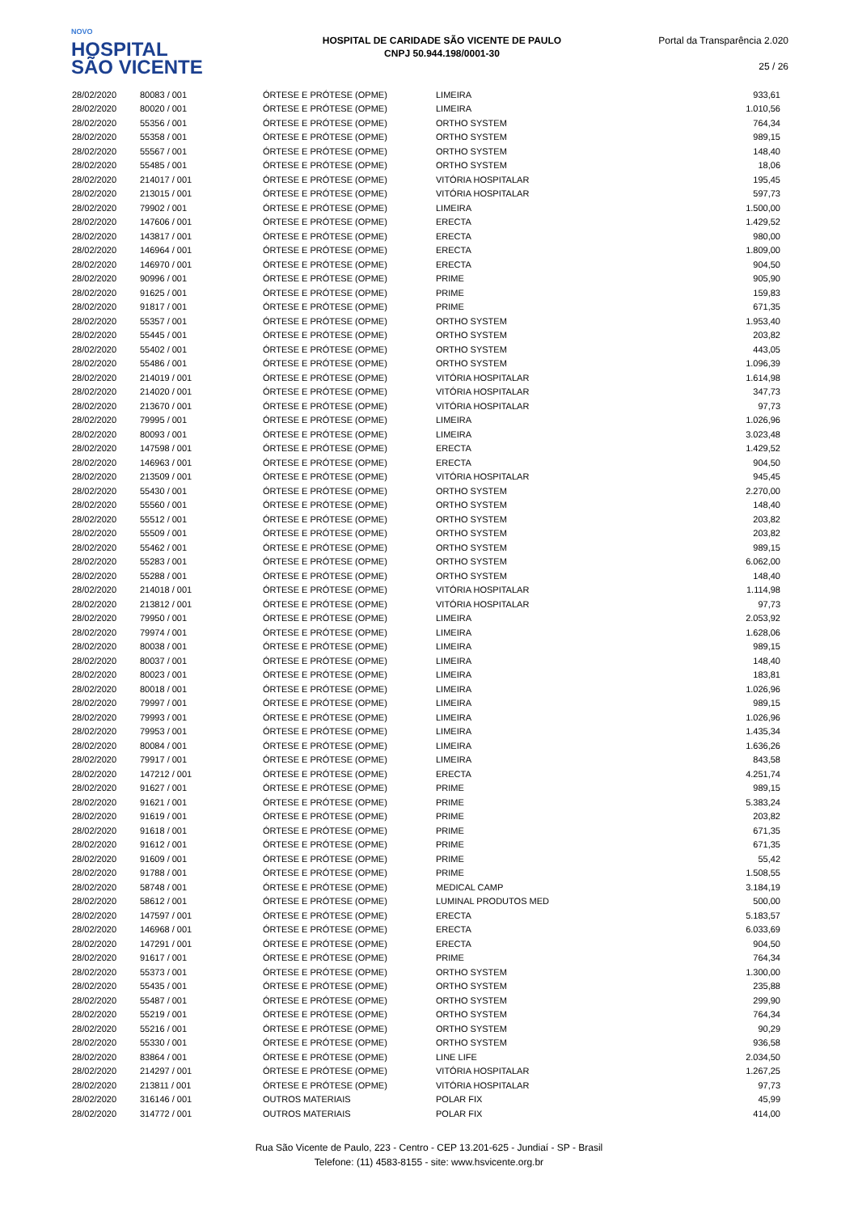NOVO
HOSPITAL
SÃO VICENTE
HOSPITAL DE CARIDADE SÃO VICENTE DE PAULO
CNPJ 50.944.198/0001-30
Portal da Transparência 2.020
25 / 26
| 28/02/2020 | 80083 / 001 | ÓRTESE E PRÓTESE (OPME) | LIMEIRA | 933,61 |
| 28/02/2020 | 80020 / 001 | ÓRTESE E PRÓTESE (OPME) | LIMEIRA | 1.010,56 |
| 28/02/2020 | 55356 / 001 | ÓRTESE E PRÓTESE (OPME) | ORTHO SYSTEM | 764,34 |
| 28/02/2020 | 55358 / 001 | ÓRTESE E PRÓTESE (OPME) | ORTHO SYSTEM | 989,15 |
| 28/02/2020 | 55567 / 001 | ÓRTESE E PRÓTESE (OPME) | ORTHO SYSTEM | 148,40 |
| 28/02/2020 | 55485 / 001 | ÓRTESE E PRÓTESE (OPME) | ORTHO SYSTEM | 18,06 |
| 28/02/2020 | 214017 / 001 | ÓRTESE E PRÓTESE (OPME) | VITÓRIA HOSPITALAR | 195,45 |
| 28/02/2020 | 213015 / 001 | ÓRTESE E PRÓTESE (OPME) | VITÓRIA HOSPITALAR | 597,73 |
| 28/02/2020 | 79902 / 001 | ÓRTESE E PRÓTESE (OPME) | LIMEIRA | 1.500,00 |
| 28/02/2020 | 147606 / 001 | ÓRTESE E PRÓTESE (OPME) | ERECTA | 1.429,52 |
| 28/02/2020 | 143817 / 001 | ÓRTESE E PRÓTESE (OPME) | ERECTA | 980,00 |
| 28/02/2020 | 146964 / 001 | ÓRTESE E PRÓTESE (OPME) | ERECTA | 1.809,00 |
| 28/02/2020 | 146970 / 001 | ÓRTESE E PRÓTESE (OPME) | ERECTA | 904,50 |
| 28/02/2020 | 90996 / 001 | ÓRTESE E PRÓTESE (OPME) | PRIME | 905,90 |
| 28/02/2020 | 91625 / 001 | ÓRTESE E PRÓTESE (OPME) | PRIME | 159,83 |
| 28/02/2020 | 91817 / 001 | ÓRTESE E PRÓTESE (OPME) | PRIME | 671,35 |
| 28/02/2020 | 55357 / 001 | ÓRTESE E PRÓTESE (OPME) | ORTHO SYSTEM | 1.953,40 |
| 28/02/2020 | 55445 / 001 | ÓRTESE E PRÓTESE (OPME) | ORTHO SYSTEM | 203,82 |
| 28/02/2020 | 55402 / 001 | ÓRTESE E PRÓTESE (OPME) | ORTHO SYSTEM | 443,05 |
| 28/02/2020 | 55486 / 001 | ÓRTESE E PRÓTESE (OPME) | ORTHO SYSTEM | 1.096,39 |
| 28/02/2020 | 214019 / 001 | ÓRTESE E PRÓTESE (OPME) | VITÓRIA HOSPITALAR | 1.614,98 |
| 28/02/2020 | 214020 / 001 | ÓRTESE E PRÓTESE (OPME) | VITÓRIA HOSPITALAR | 347,73 |
| 28/02/2020 | 213670 / 001 | ÓRTESE E PRÓTESE (OPME) | VITÓRIA HOSPITALAR | 97,73 |
| 28/02/2020 | 79995 / 001 | ÓRTESE E PRÓTESE (OPME) | LIMEIRA | 1.026,96 |
| 28/02/2020 | 80093 / 001 | ÓRTESE E PRÓTESE (OPME) | LIMEIRA | 3.023,48 |
| 28/02/2020 | 147598 / 001 | ÓRTESE E PRÓTESE (OPME) | ERECTA | 1.429,52 |
| 28/02/2020 | 146963 / 001 | ÓRTESE E PRÓTESE (OPME) | ERECTA | 904,50 |
| 28/02/2020 | 213509 / 001 | ÓRTESE E PRÓTESE (OPME) | VITÓRIA HOSPITALAR | 945,45 |
| 28/02/2020 | 55430 / 001 | ÓRTESE E PRÓTESE (OPME) | ORTHO SYSTEM | 2.270,00 |
| 28/02/2020 | 55560 / 001 | ÓRTESE E PRÓTESE (OPME) | ORTHO SYSTEM | 148,40 |
| 28/02/2020 | 55512 / 001 | ÓRTESE E PRÓTESE (OPME) | ORTHO SYSTEM | 203,82 |
| 28/02/2020 | 55509 / 001 | ÓRTESE E PRÓTESE (OPME) | ORTHO SYSTEM | 203,82 |
| 28/02/2020 | 55462 / 001 | ÓRTESE E PRÓTESE (OPME) | ORTHO SYSTEM | 989,15 |
| 28/02/2020 | 55283 / 001 | ÓRTESE E PRÓTESE (OPME) | ORTHO SYSTEM | 6.062,00 |
| 28/02/2020 | 55288 / 001 | ÓRTESE E PRÓTESE (OPME) | ORTHO SYSTEM | 148,40 |
| 28/02/2020 | 214018 / 001 | ÓRTESE E PRÓTESE (OPME) | VITÓRIA HOSPITALAR | 1.114,98 |
| 28/02/2020 | 213812 / 001 | ÓRTESE E PRÓTESE (OPME) | VITÓRIA HOSPITALAR | 97,73 |
| 28/02/2020 | 79950 / 001 | ÓRTESE E PRÓTESE (OPME) | LIMEIRA | 2.053,92 |
| 28/02/2020 | 79974 / 001 | ÓRTESE E PRÓTESE (OPME) | LIMEIRA | 1.628,06 |
| 28/02/2020 | 80038 / 001 | ÓRTESE E PRÓTESE (OPME) | LIMEIRA | 989,15 |
| 28/02/2020 | 80037 / 001 | ÓRTESE E PRÓTESE (OPME) | LIMEIRA | 148,40 |
| 28/02/2020 | 80023 / 001 | ÓRTESE E PRÓTESE (OPME) | LIMEIRA | 183,81 |
| 28/02/2020 | 80018 / 001 | ÓRTESE E PRÓTESE (OPME) | LIMEIRA | 1.026,96 |
| 28/02/2020 | 79997 / 001 | ÓRTESE E PRÓTESE (OPME) | LIMEIRA | 989,15 |
| 28/02/2020 | 79993 / 001 | ÓRTESE E PRÓTESE (OPME) | LIMEIRA | 1.026,96 |
| 28/02/2020 | 79953 / 001 | ÓRTESE E PRÓTESE (OPME) | LIMEIRA | 1.435,34 |
| 28/02/2020 | 80084 / 001 | ÓRTESE E PRÓTESE (OPME) | LIMEIRA | 1.636,26 |
| 28/02/2020 | 79917 / 001 | ÓRTESE E PRÓTESE (OPME) | LIMEIRA | 843,58 |
| 28/02/2020 | 147212 / 001 | ÓRTESE E PRÓTESE (OPME) | ERECTA | 4.251,74 |
| 28/02/2020 | 91627 / 001 | ÓRTESE E PRÓTESE (OPME) | PRIME | 989,15 |
| 28/02/2020 | 91621 / 001 | ÓRTESE E PRÓTESE (OPME) | PRIME | 5.383,24 |
| 28/02/2020 | 91619 / 001 | ÓRTESE E PRÓTESE (OPME) | PRIME | 203,82 |
| 28/02/2020 | 91618 / 001 | ÓRTESE E PRÓTESE (OPME) | PRIME | 671,35 |
| 28/02/2020 | 91612 / 001 | ÓRTESE E PRÓTESE (OPME) | PRIME | 671,35 |
| 28/02/2020 | 91609 / 001 | ÓRTESE E PRÓTESE (OPME) | PRIME | 55,42 |
| 28/02/2020 | 91788 / 001 | ÓRTESE E PRÓTESE (OPME) | PRIME | 1.508,55 |
| 28/02/2020 | 58748 / 001 | ÓRTESE E PRÓTESE (OPME) | MEDICAL CAMP | 3.184,19 |
| 28/02/2020 | 58612 / 001 | ÓRTESE E PRÓTESE (OPME) | LUMINAL PRODUTOS MED | 500,00 |
| 28/02/2020 | 147597 / 001 | ÓRTESE E PRÓTESE (OPME) | ERECTA | 5.183,57 |
| 28/02/2020 | 146968 / 001 | ÓRTESE E PRÓTESE (OPME) | ERECTA | 6.033,69 |
| 28/02/2020 | 147291 / 001 | ÓRTESE E PRÓTESE (OPME) | ERECTA | 904,50 |
| 28/02/2020 | 91617 / 001 | ÓRTESE E PRÓTESE (OPME) | PRIME | 764,34 |
| 28/02/2020 | 55373 / 001 | ÓRTESE E PRÓTESE (OPME) | ORTHO SYSTEM | 1.300,00 |
| 28/02/2020 | 55435 / 001 | ÓRTESE E PRÓTESE (OPME) | ORTHO SYSTEM | 235,88 |
| 28/02/2020 | 55487 / 001 | ÓRTESE E PRÓTESE (OPME) | ORTHO SYSTEM | 299,90 |
| 28/02/2020 | 55219 / 001 | ÓRTESE E PRÓTESE (OPME) | ORTHO SYSTEM | 764,34 |
| 28/02/2020 | 55216 / 001 | ÓRTESE E PRÓTESE (OPME) | ORTHO SYSTEM | 90,29 |
| 28/02/2020 | 55330 / 001 | ÓRTESE E PRÓTESE (OPME) | ORTHO SYSTEM | 936,58 |
| 28/02/2020 | 83864 / 001 | ÓRTESE E PRÓTESE (OPME) | LINE LIFE | 2.034,50 |
| 28/02/2020 | 214297 / 001 | ÓRTESE E PRÓTESE (OPME) | VITÓRIA HOSPITALAR | 1.267,25 |
| 28/02/2020 | 213811 / 001 | ÓRTESE E PRÓTESE (OPME) | VITÓRIA HOSPITALAR | 97,73 |
| 28/02/2020 | 316146 / 001 | OUTROS MATERIAIS | POLAR FIX | 45,99 |
| 28/02/2020 | 314772 / 001 | OUTROS MATERIAIS | POLAR FIX | 414,00 |
Rua São Vicente de Paulo, 223 - Centro - CEP 13.201-625 - Jundiaí - SP - Brasil
Telefone: (11) 4583-8155 - site: www.hsvicente.org.br